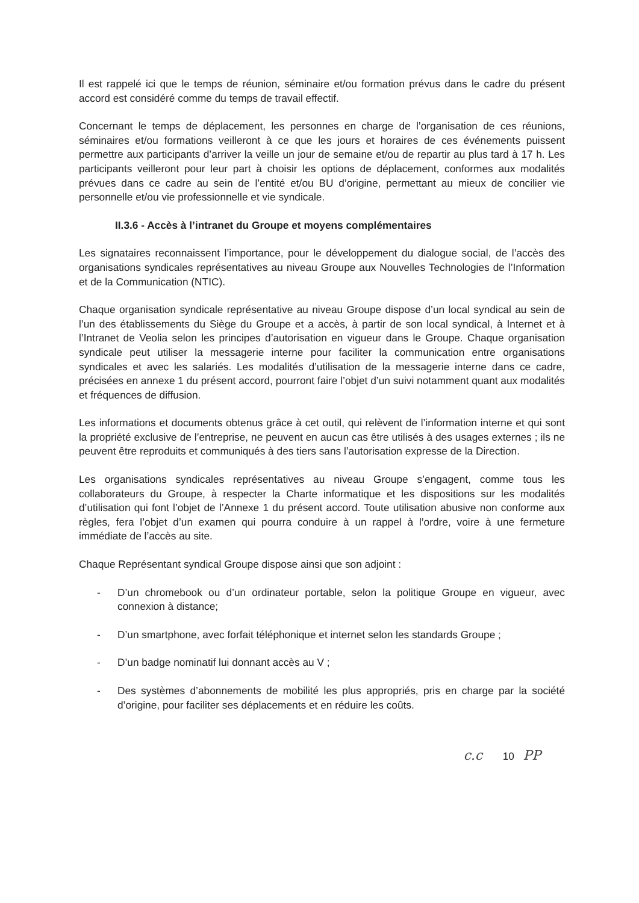Il est rappelé ici que le temps de réunion, séminaire et/ou formation prévus dans le cadre du présent accord est considéré comme du temps de travail effectif.
Concernant le temps de déplacement, les personnes en charge de l’organisation de ces réunions, séminaires et/ou formations veilleront à ce que les jours et horaires de ces événements puissent permettre aux participants d’arriver la veille un jour de semaine et/ou de repartir au plus tard à 17 h. Les participants veilleront pour leur part à choisir les options de déplacement, conformes aux modalités prévues dans ce cadre au sein de l’entité et/ou BU d’origine, permettant au mieux de concilier vie personnelle et/ou vie professionnelle et vie syndicale.
II.3.6 - Accès à l’intranet du Groupe et moyens complémentaires
Les signataires reconnaissent l’importance, pour le développement du dialogue social, de l’accès des organisations syndicales représentatives au niveau Groupe aux Nouvelles Technologies de l’Information et de la Communication (NTIC).
Chaque organisation syndicale représentative au niveau Groupe dispose d’un local syndical au sein de l’un des établissements du Siège du Groupe et a accès, à partir de son local syndical, à Internet et à l’Intranet de Veolia selon les principes d’autorisation en vigueur dans le Groupe. Chaque organisation syndicale peut utiliser la messagerie interne pour faciliter la communication entre organisations syndicales et avec les salariés. Les modalités d’utilisation de la messagerie interne dans ce cadre, précisées en annexe 1 du présent accord, pourront faire l’objet d’un suivi notamment quant aux modalités et fréquences de diffusion.
Les informations et documents obtenus grâce à cet outil, qui relèvent de l’information interne et qui sont la propriété exclusive de l’entreprise, ne peuvent en aucun cas être utilisés à des usages externes ; ils ne peuvent être reproduits et communiqués à des tiers sans l’autorisation expresse de la Direction.
Les organisations syndicales représentatives au niveau Groupe s’engagent, comme tous les collaborateurs du Groupe, à respecter la Charte informatique et les dispositions sur les modalités d’utilisation qui font l’objet de l’Annexe 1 du présent accord. Toute utilisation abusive non conforme aux règles, fera l’objet d’un examen qui pourra conduire à un rappel à l’ordre, voire à une fermeture immédiate de l’accès au site.
Chaque Représentant syndical Groupe dispose ainsi que son adjoint :
- D’un chromebook ou d’un ordinateur portable, selon la politique Groupe en vigueur, avec connexion à distance;
- D’un smartphone, avec forfait téléphonique et internet selon les standards Groupe ;
- D’un badge nominatif lui donnant accès au V ;
- Des systèmes d’abonnements de mobilité les plus appropriés, pris en charge par la société d’origine, pour faciliter ses déplacements et en réduire les coûts.
c.c 10 PP